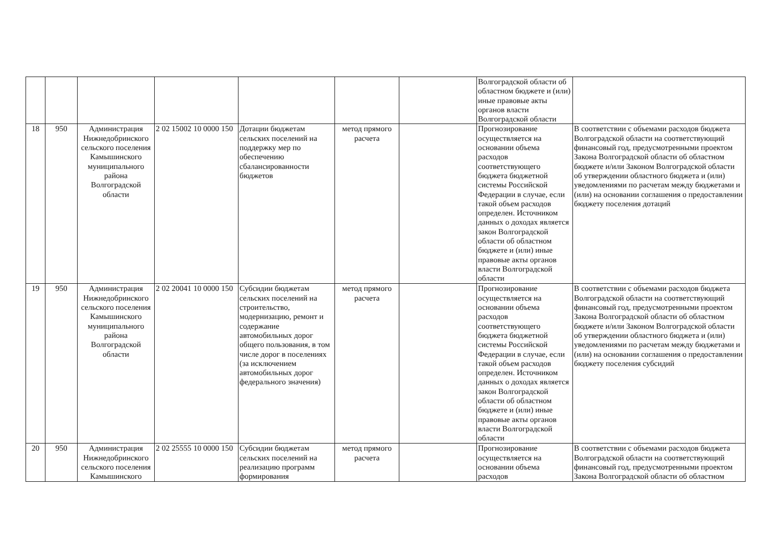| | | | | | | | Волгоградской области об областном бюджете и (или) иные правовые акты органов власти Волгоградской области | |
| 18 | 950 | Администрация Нижнедобринского сельского поселения Камышинского муниципального района Волгоградской области | 2 02 15002 10 0000 150 | Дотации бюджетам сельских поселений на поддержку мер по обеспечению сбалансированности бюджетов | метод прямого расчета | | Прогнозирование осуществляется на основании объема расходов соответствующего бюджета бюджетной системы Российской Федерации в случае, если такой объем расходов определен. Источником данных о доходах является закон Волгоградской области об областном бюджете и (или) иные правовые акты органов власти Волгоградской области | В соответствии с объемами расходов бюджета Волгоградской области на соответствующий финансовый год, предусмотренными проектом Закона Волгоградской области об областном бюджете и/или Законом Волгоградской области об утверждении областного бюджета и (или) уведомлениями по расчетам между бюджетами и (или) на основании соглашения о предоставлении бюджету поселения дотаций |
| 19 | 950 | Администрация Нижнедобринского сельского поселения Камышинского муниципального района Волгоградской области | 2 02 20041 10 0000 150 | Субсидии бюджетам сельских поселений на строительство, модернизацию, ремонт и содержание автомобильных дорог общего пользования, в том числе дорог в поселениях (за исключением автомобильных дорог федерального значения) | метод прямого расчета | | Прогнозирование осуществляется на основании объема расходов соответствующего бюджета бюджетной системы Российской Федерации в случае, если такой объем расходов определен. Источником данных о доходах является закон Волгоградской области об областном бюджете и (или) иные правовые акты органов власти Волгоградской области | В соответствии с объемами расходов бюджета Волгоградской области на соответствующий финансовый год, предусмотренными проектом Закона Волгоградской области об областном бюджете и/или Законом Волгоградской области об утверждении областного бюджета и (или) уведомлениями по расчетам между бюджетами и (или) на основании соглашения о предоставлении бюджету поселения субсидий |
| 20 | 950 | Администрация Нижнедобринского сельского поселения Камышинского | 2 02 25555 10 0000 150 | Субсидии бюджетам сельских поселений на реализацию программ формирования | метод прямого расчета | | Прогнозирование осуществляется на основании объема расходов | В соответствии с объемами расходов бюджета Волгоградской области на соответствующий финансовый год, предусмотренными проектом Закона Волгоградской области об областном |